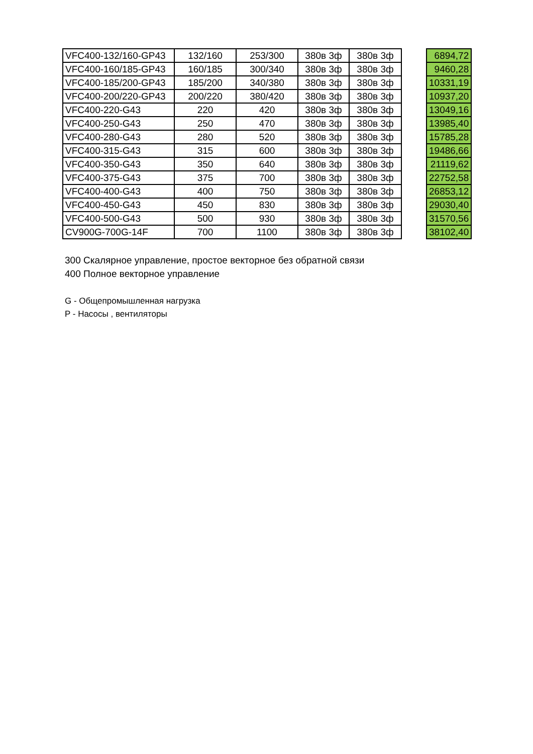| VFC400-132/160-GP43 | 132/160 | 253/300 | 380в 3ф | 380в 3ф | | 6894,72 |
| VFC400-160/185-GP43 | 160/185 | 300/340 | 380в 3ф | 380в 3ф | | 9460,28 |
| VFC400-185/200-GP43 | 185/200 | 340/380 | 380в 3ф | 380в 3ф | | 10331,19 |
| VFC400-200/220-GP43 | 200/220 | 380/420 | 380в 3ф | 380в 3ф | | 10937,20 |
| VFC400-220-G43 | 220 | 420 | 380в 3ф | 380в 3ф | | 13049,16 |
| VFC400-250-G43 | 250 | 470 | 380в 3ф | 380в 3ф | | 13985,40 |
| VFC400-280-G43 | 280 | 520 | 380в 3ф | 380в 3ф | | 15785,28 |
| VFC400-315-G43 | 315 | 600 | 380в 3ф | 380в 3ф | | 19486,66 |
| VFC400-350-G43 | 350 | 640 | 380в 3ф | 380в 3ф | | 21119,62 |
| VFC400-375-G43 | 375 | 700 | 380в 3ф | 380в 3ф | | 22752,58 |
| VFC400-400-G43 | 400 | 750 | 380в 3ф | 380в 3ф | | 26853,12 |
| VFC400-450-G43 | 450 | 830 | 380в 3ф | 380в 3ф | | 29030,40 |
| VFC400-500-G43 | 500 | 930 | 380в 3ф | 380в 3ф | | 31570,56 |
| CV900G-700G-14F | 700 | 1100 | 380в 3ф | 380в 3ф | | 38102,40 |
300 Скалярное управление, простое векторное без обратной связи
400 Полное векторное управление
G - Общепромышленная нагрузка
P - Насосы , вентиляторы